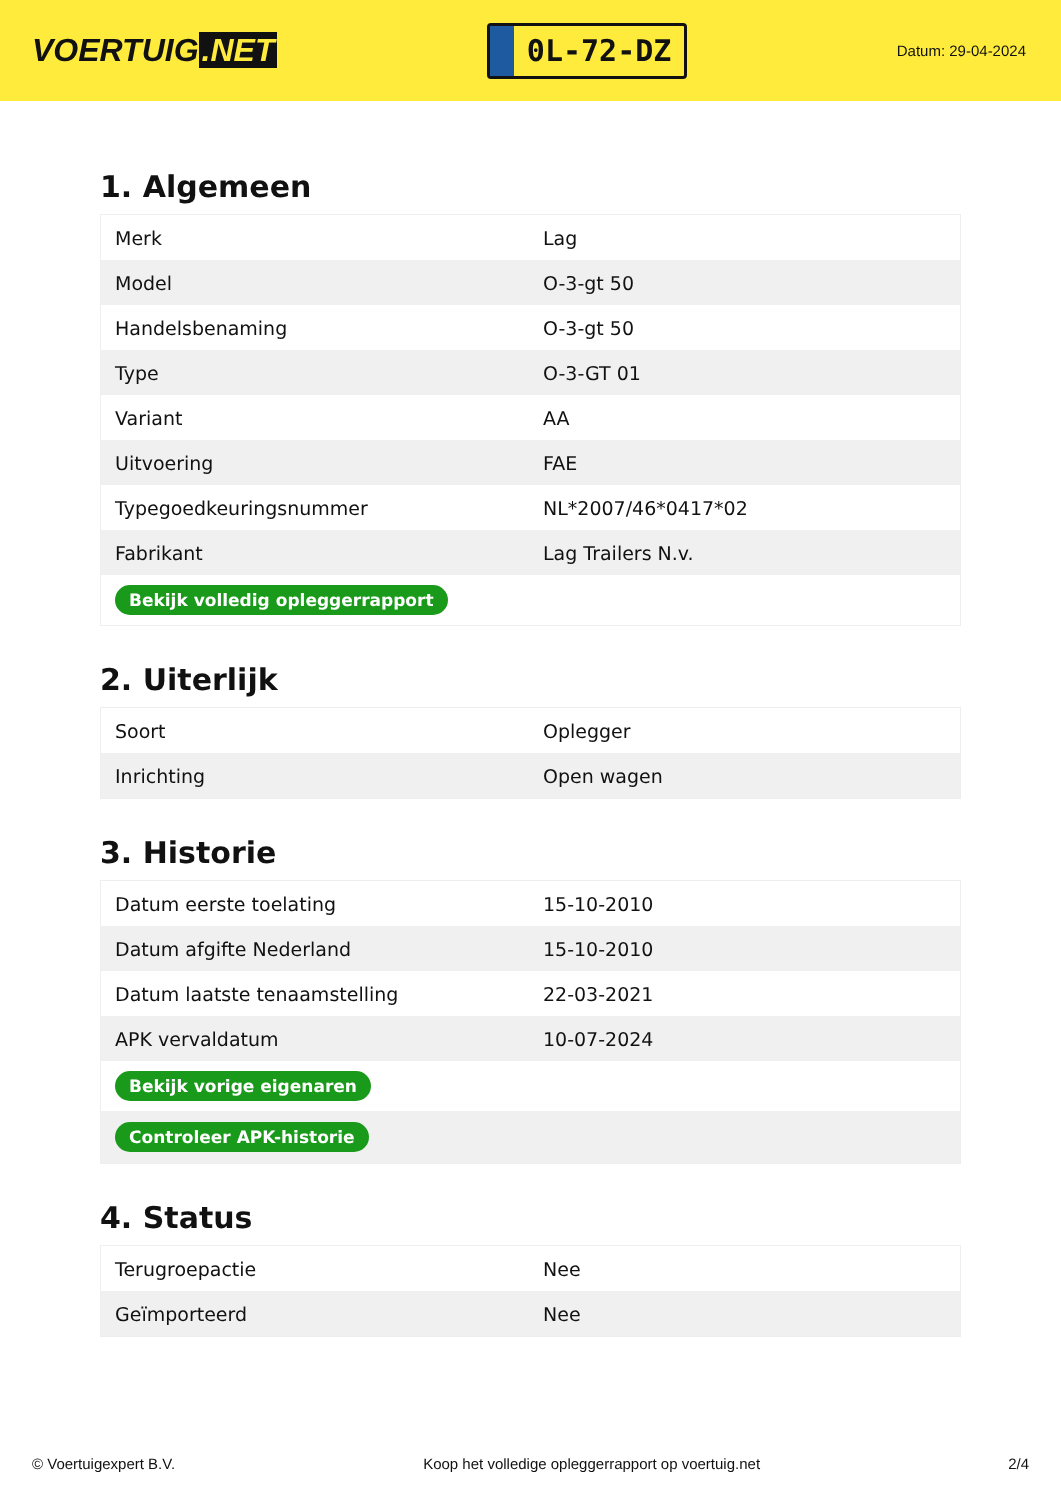VOERTUIG.NET
0L-72-DZ
Datum: 29-04-2024
1. Algemeen
| Merk | Lag |
| Model | O-3-gt 50 |
| Handelsbenaming | O-3-gt 50 |
| Type | O-3-GT 01 |
| Variant | AA |
| Uitvoering | FAE |
| Typegoedkeuringsnummer | NL*2007/46*0417*02 |
| Fabrikant | Lag Trailers N.v. |
| Bekijk volledig opleggerrapport | |
2. Uiterlijk
| Soort | Oplegger |
| Inrichting | Open wagen |
3. Historie
| Datum eerste toelating | 15-10-2010 |
| Datum afgifte Nederland | 15-10-2010 |
| Datum laatste tenaamstelling | 22-03-2021 |
| APK vervaldatum | 10-07-2024 |
| Bekijk vorige eigenaren | |
| Controleer APK-historie | |
4. Status
| Terugroepactie | Nee |
| Geïmporteerd | Nee |
© Voertuigexpert B.V. Koop het volledige opleggerrapport op voertuig.net 2/4